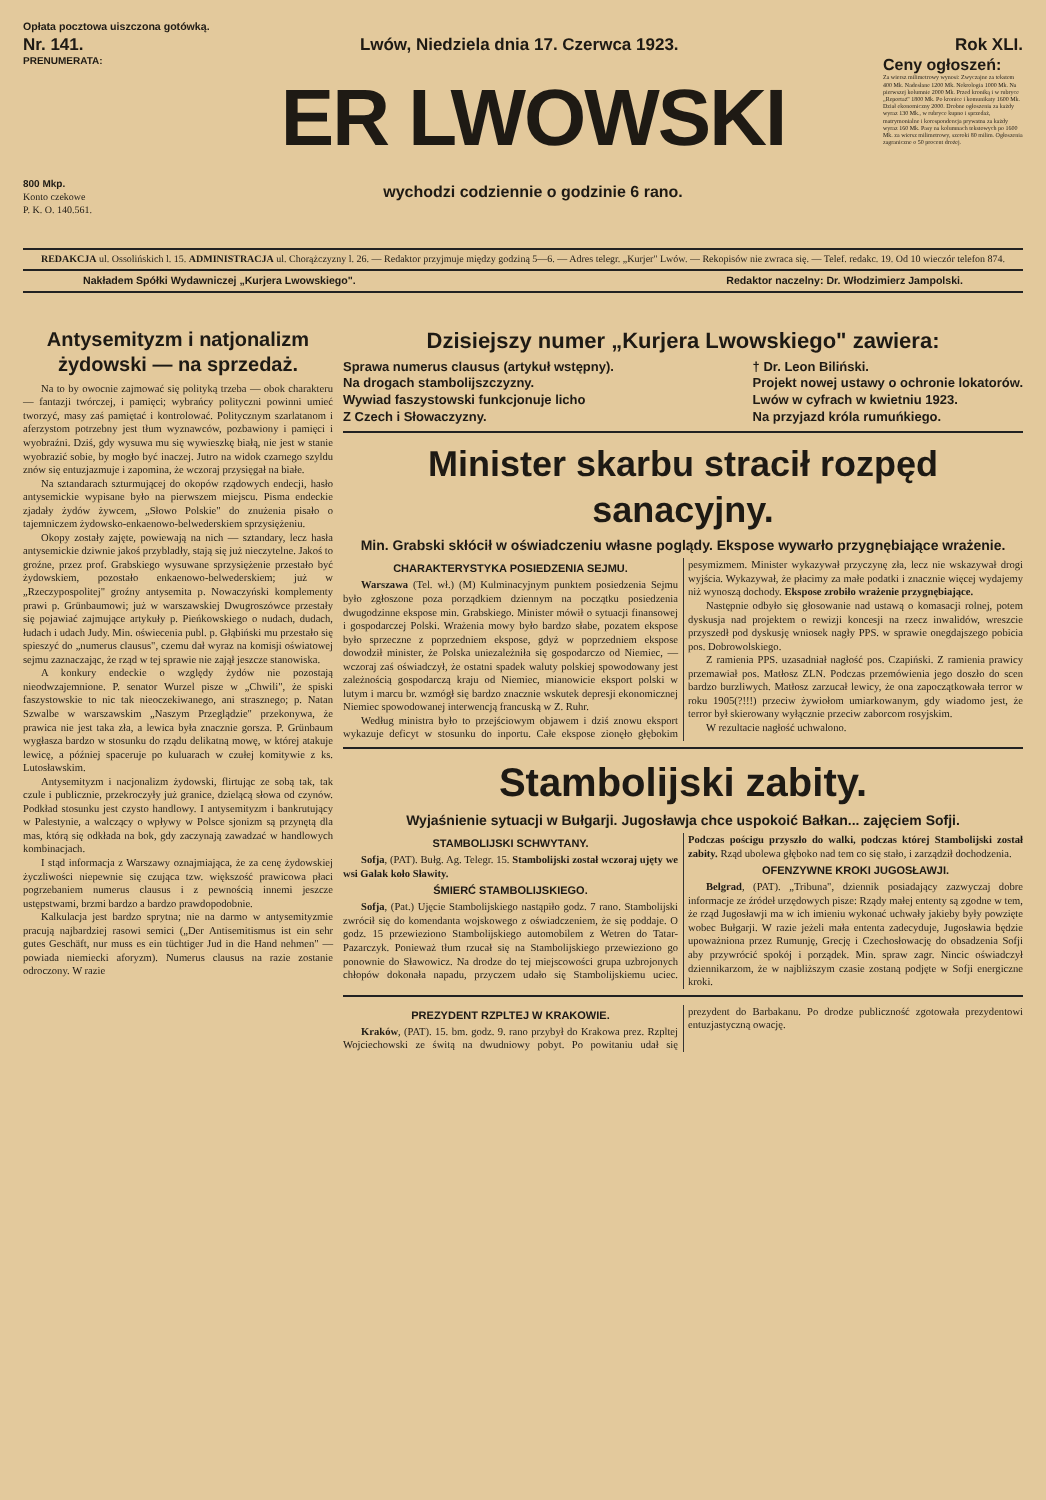Opłata pocztowa uiszczona gotówką.
Nr. 141. Lwów, Niedziela dnia 17. Czerwca 1923. Rok XLI.
PRENUMERATA:
800 Mkp.
Konto czekowe
P. K. O. 140.561.
ER LWOWSKI
wychodzi codziennie o godzinie 6 rano.
Ceny ogłoszeń:
Za wiersz milimetrowy wynosi: Zwyczajne za tekstem 400 Mk. Nadesłane 1200 Mk. Nekrologia 1000 Mk. Na pierwszej kolumnie 2000 Mk. Przed kroniką i w rubryce „Reportaż" 1800 Mk. Po kronice i komunikaty 1600 Mk. Dział ekonomiczny 2000. Drobne ogłoszenia za każdy wyraz 130 Mk., w rubryce kupno i sprzedaż, matrymonialne i korespondencja prywatna za każdy wyraz 160 Mk. Pasy na kolumnach tekstowych po 1600 Mk. za wiersz milimetrowy, szeroki 80 milim. Ogłoszenia zagraniczne o 50 procent drożej.
REDAKCJA ul. Ossolińskich l. 15. ADMINISTRACJA ul. Chorążczyzny l. 26. — Redaktor przyjmuje między godziną 5—6. — Adres telegr. „Kurjer" Lwów. — Rekopisów nie zwraca się. — Telef. redakc. 19. Od 10 wieczór telefon 874.
Nakładem Spółki Wydawniczej „Kurjera Lwowskiego". Redaktor naczelny: Dr. Włodzimierz Jampolski.
Antysemityzm i natjonalizm żydowski — na sprzedaż.
Na to by owocnie zajmować się polityką trzeba — obok charakteru — fantazji twórczej, i pamięci; wybrańcy polityczni powinni umieć tworzyć, masy zaś pamiętać i kontrolować. Politycznym szarlatanom i aferzystom potrzebny jest tłum wyznawców, pozbawiony i pamięci i wyobraźni. Dziś, gdy wysuwa mu się wywieszkę białą, nie jest w stanie wyobrazić sobie, by mogło być inaczej. Jutro na widok czarnego szyldu znów się entuzjazmuje i zapomina, że wczoraj przysięgał na białe.
Na sztandarach szturmującej do okopów rządowych endecji, hasło antysemickie wypisane było na pierwszem miejscu. Pisma endeckie zjadały żydów żywcem, „Słowo Polskie" do znużenia pisało o tajemniczem żydowsko-enkaenowo-belwederskiem sprzysiężeniu.
Okopy zostały zajęte, powiewają na nich — sztandary, lecz hasła antysemickie dziwnie jakoś przybladły, stają się już nieczytelne. Jakoś to groźne, przez prof. Grabskiego wysuwane sprzysiężenie przestało być żydowskiem, pozostało enkaenowo-belwederskiem; już w „Rzeczypospolitej" groźny antysemita p. Nowaczyński komplementy prawi p. Grünbaumowi; już w warszawskiej Dwugroszówce przestały się pojawiać zajmujące artykuły p. Pieńkowskiego o nudach, dudach, łudach i udach Judy. Min. oświecenia publ. p. Głąbiński mu przestało się spieszyć do „numerus clausus", czemu dał wyraz na komisji oświatowej sejmu zaznaczając, że rząd w tej sprawie nie zajął jeszcze stanowiska.
A konkury endeckie o względy żydów nie pozostają nieodwzajemnione. P. senator Wurzel pisze w „Chwili", że spiski faszystowskie to nic tak nieoczekiwanego, ani strasznego; p. Natan Szwalbe w warszawskim „Naszym Przeglądzie" przekonywa, że prawica nie jest taka zła, a lewica była znacznie gorsza. P. Grünbaum wygłasza bardzo w stosunku do rządu delikatną mowę, w której atakuje lewicę, a później spaceruje po kuluarach w czułej komitywie z ks. Lutosławskim.
Antysemityzm i nacjonalizm żydowski, flirtując ze sobą tak, tak czule i publicznie, przekroczyły już granice, dzielącą słowa od czynów. Podkład stosunku jest czysto handlowy. I antysemityzm i bankrutujący w Palestynie, a walczący o wpływy w Polsce sjonizm są przynętą dla mas, którą się odkłada na bok, gdy zaczynają zawadzać w handlowych kombinacjach.
I stąd informacja z Warszawy oznajmiająca, że za cenę żydowskiej życzliwości niepewnie się czująca tzw. większość prawicowa płaci pogrzebaniem numerus clausus i z pewnością innemi jeszcze ustępstwami, brzmi bardzo a bardzo prawdopodobnie.
Kalkulacja jest bardzo sprytna; nie na darmo w antysemityzmie pracują najbardziej rasowi semici („Der Antisemitismus ist ein sehr gutes Geschäft, nur muss es ein tüchtiger Jud in die Hand nehmen" — powiada niemiecki aforyzm). Numerus clausus na razie zostanie odroczony. W razie
Dzisiejszy numer „Kurjera Lwowskiego" zawiera:
Sprawa numerus clausus (artykuł wstępny).
Na drogach stambolijszczyzny.
Wywiad faszystowski funkcjonuje licho
Z Czech i Słowaczyzny.
† Dr. Leon Biliński.
Projekt nowej ustawy o ochronie lokatorów.
Lwów w cyfrach w kwietniu 1923.
Na przyjazd króla rumuńkiego.
Minister skarbu stracił rozpęd sanacyjny.
Min. Grabski skłócił w oświadczeniu własne poglądy. Ekspose wywarło przygnębiające wrażenie.
CHARAKTERYSTYKA POSIEDZENIA SEJMU.
Warszawa (Tel. wł.) (M) Kulminacyjnym punktem posiedzenia Sejmu było zgłoszone poza porządkiem dziennym na początku posiedzenia dwugodzinne ekspose min. Grabskiego. Minister mówił o sytuacji finansowej i gospodarczej Polski. Wrażenia mowy było bardzo słabe, pozatem ekspose było sprzeczne z poprzedniem ekspose, gdyż w poprzedniem ekspose dowodził minister, że Polska uniezależniła się gospodarczo od Niemiec, — wczoraj zaś oświadczył, że ostatni spadek waluty polskiej spowodowany jest zależnością gospodarczą kraju od Niemiec, mianowicie eksport polski w lutym i marcu br. wzmógł się bardzo znacznie wskutek depresji ekonomicznej Niemiec spowodowanej interwencją francuską w Z. Ruhr.
Według ministra było to przejściowym objawem i dziś znowu eksport wykazuje deficyt w stosunku do inportu. Całe ekspose zionęło głębokim pesymizmem. Minister wykazywał przyczynę zła, lecz nie wskazywał drogi wyjścia. Wykazywał, że płacimy za małe podatki i znacznie więcej wydajemy niż wynoszą dochody. Ekspose zrobiło wrażenie przygnębiające.
Następnie odbyło się głosowanie nad ustawą o komasacji rolnej, potem dyskusja nad projektem o rewizji koncesji na rzecz inwalidów, wreszcie przyszedł pod dyskusję wniosek nagły PPS. w sprawie onegdajszego pobicia pos. Dobrowolskiego.
Z ramienia PPS. uzasadniał nagłość pos. Czapiński. Z ramienia prawicy przemawiał pos. Matłosz ZLN. Podczas przemówienia jego doszło do scen bardzo burzliwych. Matłosz zarzucał lewicy, że ona zapoczątkowała terror w roku 1905(?!!!) przeciw żywiołom umiarkowanym, gdy wiadomo jest, że terror był skierowany wyłącznie przeciw zaborcom rosyjskim.
W rezultacie nagłość uchwalono.
Stambolijski zabity.
Wyjaśnienie sytuacji w Bułgarji. Jugosławja chce uspokoić Bałkan... zajęciem Sofji.
STAMBOLIJSKI SCHWYTANY.
Sofja, (PAT). Bułg. Ag. Telegr. 15. Stambolijski został wczoraj ujęty we wsi Galak koło Sławity.
ŚMIERĆ STAMBOLIJSKIEGO.
Sofja, (Pat.) Ujęcie Stambolijskiego nastąpiło godz. 7 rano. Stambolijski zwrócił się do komendanta wojskowego z oświadczeniem, że się poddaje. O godz. 15 przewieziono Stambolijskiego automobilem z Wetren do Tatar-Pazarczyk. Ponieważ tłum rzucał się na Stambolijskiego przewieziono go ponownie do Sławowicz. Na drodze do tej miejscowości grupa uzbrojonych chłopów dokonała napadu, przyczem udało się Stambolijskiemu uciec. Podczas pościgu przyszło do walki, podczas której Stambolijski został zabity. Rząd ubolewa głęboko nad tem co się stało, i zarządził dochodzenia.
OFENZYWNE KROKI JUGOSŁAWJI.
Belgrad, (PAT). „Tribuna", dziennik posiadający zazwyczaj dobre informacje ze źródeł urzędowych pisze: Rządy małej ententy są zgodne w tem, że rząd Jugosławji ma w ich imieniu wykonać uchwały jakieby były powzięte wobec Bułgarji. W razie jeżeli mała ententa zadecyduje, Jugosławia będzie upoważniona przez Rumunję, Grecję i Czechosłowację do obsadzenia Sofji aby przywrócić spokój i porządek. Min. spraw zagr. Nincic oświadczył dziennikarzom, że w najbliższym czasie zostaną podjęte w Sofji energiczne kroki.
PREZYDENT RZPLTEJ W KRAKOWIE.
Kraków, (PAT). 15. bm. godz. 9. rano przybył do Krakowa prez. Rzpltej Wojciechowski ze świtą na dwudniowy pobyt. Po powitaniu udał się prezydent do Barbakanu. Po drodze publiczność zgotowała prezydentowi entuzjastyczną owację.